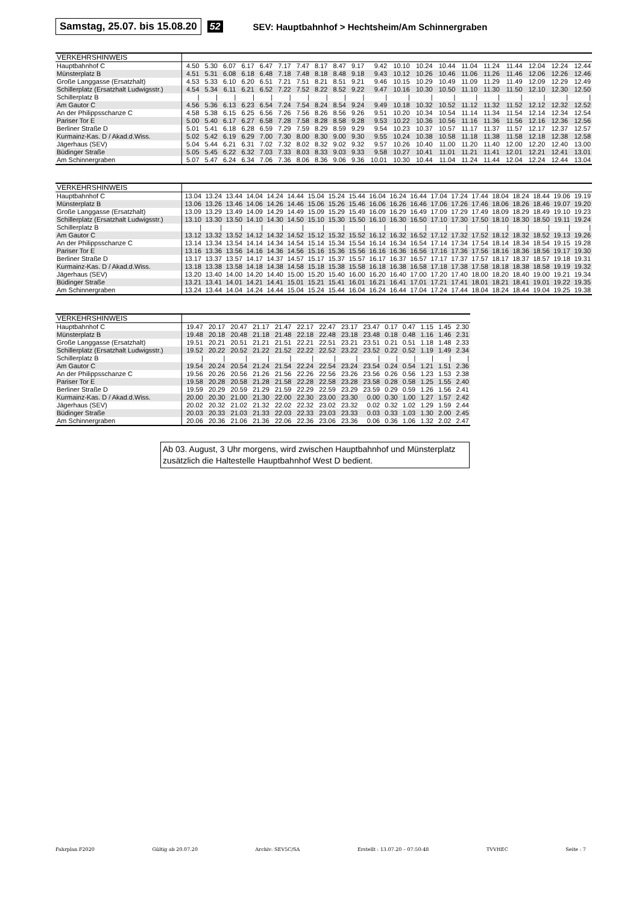Samstag, 25.07. bis 15.08.20 52 SEV: Hauptbahnhof > Hechtsheim/Am Schinnergraben
| VERKEHRSHINWEIS | | | | | | | | | | | | | | | | | | | | |
| --- | --- | --- | --- | --- | --- | --- | --- | --- | --- | --- | --- | --- | --- | --- | --- | --- | --- | --- | --- | --- |
| Hauptbahnhof C | 4.50 | 5.30 | 6.07 | 6.17 | 6.47 | 7.17 | 7.47 | 8.17 | 8.47 | 9.17 | 9.42 | 10.10 | 10.24 | 10.44 | 11.04 | 11.24 | 11.44 | 12.04 | 12.24 | 12.44 |
| Münsterplatz B | 4.51 | 5.31 | 6.08 | 6.18 | 6.48 | 7.18 | 7.48 | 8.18 | 8.48 | 9.18 | 9.43 | 10.12 | 10.26 | 10.46 | 11.06 | 11.26 | 11.46 | 12.06 | 12.26 | 12.46 |
| Große Langgasse (Ersatzhalt) | 4.53 | 5.33 | 6.10 | 6.20 | 6.51 | 7.21 | 7.51 | 8.21 | 8.51 | 9.21 | 9.46 | 10.15 | 10.29 | 10.49 | 11.09 | 11.29 | 11.49 | 12.09 | 12.29 | 12.49 |
| Schillerplatz (Ersatzhalt Ludwigsstr.) | 4.54 | 5.34 | 6.11 | 6.21 | 6.52 | 7.22 | 7.52 | 8.22 | 8.52 | 9.22 | 9.47 | 10.16 | 10.30 | 10.50 | 11.10 | 11.30 | 11.50 | 12.10 | 12.30 | 12.50 |
| Schillerplatz B | / | / | / | / | / | / | / | / | / | / | / | / | / | / | / | / | / | / | / | / |
| Am Gautor C | 4.56 | 5.36 | 6.13 | 6.23 | 6.54 | 7.24 | 7.54 | 8.24 | 8.54 | 9.24 | 9.49 | 10.18 | 10.32 | 10.52 | 11.12 | 11.32 | 11.52 | 12.12 | 12.32 | 12.52 |
| An der Philippsschanze C | 4.58 | 5.38 | 6.15 | 6.25 | 6.56 | 7.26 | 7.56 | 8.26 | 8.56 | 9.26 | 9.51 | 10.20 | 10.34 | 10.54 | 11.14 | 11.34 | 11.54 | 12.14 | 12.34 | 12.54 |
| Pariser Tor E | 5.00 | 5.40 | 6.17 | 6.27 | 6.58 | 7.28 | 7.58 | 8.28 | 8.58 | 9.28 | 9.53 | 10.22 | 10.36 | 10.56 | 11.16 | 11.36 | 11.56 | 12.16 | 12.36 | 12.56 |
| Berliner Straße D | 5.01 | 5.41 | 6.18 | 6.28 | 6.59 | 7.29 | 7.59 | 8.29 | 8.59 | 9.29 | 9.54 | 10.23 | 10.37 | 10.57 | 11.17 | 11.37 | 11.57 | 12.17 | 12.37 | 12.57 |
| Kurmainz-Kas. D / Akad.d.Wiss. | 5.02 | 5.42 | 6.19 | 6.29 | 7.00 | 7.30 | 8.00 | 8.30 | 9.00 | 9.30 | 9.55 | 10.24 | 10.38 | 10.58 | 11.18 | 11.38 | 11.58 | 12.18 | 12.38 | 12.58 |
| Jägerhaus (SEV) | 5.04 | 5.44 | 6.21 | 6.31 | 7.02 | 7.32 | 8.02 | 8.32 | 9.02 | 9.32 | 9.57 | 10.26 | 10.40 | 11.00 | 11.20 | 11.40 | 12.00 | 12.20 | 12.40 | 13.00 |
| Büdinger Straße | 5.05 | 5.45 | 6.22 | 6.32 | 7.03 | 7.33 | 8.03 | 8.33 | 9.03 | 9.33 | 9.58 | 10.27 | 10.41 | 11.01 | 11.21 | 11.41 | 12.01 | 12.21 | 12.41 | 13.01 |
| Am Schinnergraben | 5.07 | 5.47 | 6.24 | 6.34 | 7.06 | 7.36 | 8.06 | 8.36 | 9.06 | 9.36 | 10.01 | 10.30 | 10.44 | 11.04 | 11.24 | 11.44 | 12.04 | 12.24 | 12.44 | 13.04 |
| VERKEHRSHINWEIS | | | | | | | | | | | | | | | | | | | | |
| --- | --- | --- | --- | --- | --- | --- | --- | --- | --- | --- | --- | --- | --- | --- | --- | --- | --- | --- | --- | --- |
| Hauptbahnhof C | 13.04 | 13.24 | 13.44 | 14.04 | 14.24 | 14.44 | 15.04 | 15.24 | 15.44 | 16.04 | 16.24 | 16.44 | 17.04 | 17.24 | 17.44 | 18.04 | 18.24 | 18.44 | 19.06 | 19.19 |
| Münsterplatz B | 13.06 | 13.26 | 13.46 | 14.06 | 14.26 | 14.46 | 15.06 | 15.26 | 15.46 | 16.06 | 16.26 | 16.46 | 17.06 | 17.26 | 17.46 | 18.06 | 18.26 | 18.46 | 19.07 | 19.20 |
| Große Langgasse (Ersatzhalt) | 13.09 | 13.29 | 13.49 | 14.09 | 14.29 | 14.49 | 15.09 | 15.29 | 15.49 | 16.09 | 16.29 | 16.49 | 17.09 | 17.29 | 17.49 | 18.09 | 18.29 | 18.49 | 19.10 | 19.23 |
| Schillerplatz (Ersatzhalt Ludwigsstr.) | 13.10 | 13.30 | 13.50 | 14.10 | 14.30 | 14.50 | 15.10 | 15.30 | 15.50 | 16.10 | 16.30 | 16.50 | 17.10 | 17.30 | 17.50 | 18.10 | 18.30 | 18.50 | 19.11 | 19.24 |
| Schillerplatz B | / | / | / | / | / | / | / | / | / | / | / | / | / | / | / | / | / | / | / | / |
| Am Gautor C | 13.12 | 13.32 | 13.52 | 14.12 | 14.32 | 14.52 | 15.12 | 15.32 | 15.52 | 16.12 | 16.32 | 16.52 | 17.12 | 17.32 | 17.52 | 18.12 | 18.32 | 18.52 | 19.13 | 19.26 |
| An der Philippsschanze C | 13.14 | 13.34 | 13.54 | 14.14 | 14.34 | 14.54 | 15.14 | 15.34 | 15.54 | 16.14 | 16.34 | 16.54 | 17.14 | 17.34 | 17.54 | 18.14 | 18.34 | 18.54 | 19.15 | 19.28 |
| Pariser Tor E | 13.16 | 13.36 | 13.56 | 14.16 | 14.36 | 14.56 | 15.16 | 15.36 | 15.56 | 16.16 | 16.36 | 16.56 | 17.16 | 17.36 | 17.56 | 18.16 | 18.36 | 18.56 | 19.17 | 19.30 |
| Berliner Straße D | 13.17 | 13.37 | 13.57 | 14.17 | 14.37 | 14.57 | 15.17 | 15.37 | 15.57 | 16.17 | 16.37 | 16.57 | 17.17 | 17.37 | 17.57 | 18.17 | 18.37 | 18.57 | 19.18 | 19.31 |
| Kurmainz-Kas. D / Akad.d.Wiss. | 13.18 | 13.38 | 13.58 | 14.18 | 14.38 | 14.58 | 15.18 | 15.38 | 15.58 | 16.18 | 16.38 | 16.58 | 17.18 | 17.38 | 17.58 | 18.18 | 18.38 | 18.58 | 19.19 | 19.32 |
| Jägerhaus (SEV) | 13.20 | 13.40 | 14.00 | 14.20 | 14.40 | 15.00 | 15.20 | 15.40 | 16.00 | 16.20 | 16.40 | 17.00 | 17.20 | 17.40 | 18.00 | 18.20 | 18.40 | 19.00 | 19.21 | 19.34 |
| Büdinger Straße | 13.21 | 13.41 | 14.01 | 14.21 | 14.41 | 15.01 | 15.21 | 15.41 | 16.01 | 16.21 | 16.41 | 17.01 | 17.21 | 17.41 | 18.01 | 18.21 | 18.41 | 19.01 | 19.22 | 19.35 |
| Am Schinnergraben | 13.24 | 13.44 | 14.04 | 14.24 | 14.44 | 15.04 | 15.24 | 15.44 | 16.04 | 16.24 | 16.44 | 17.04 | 17.24 | 17.44 | 18.04 | 18.24 | 18.44 | 19.04 | 19.25 | 19.38 |
| VERKEHRSHINWEIS | | | | | | | | | | | | | | |
| --- | --- | --- | --- | --- | --- | --- | --- | --- | --- | --- | --- | --- | --- | --- |
| Hauptbahnhof C | 19.47 | 20.17 | 20.47 | 21.17 | 21.47 | 22.17 | 22.47 | 23.17 | 23.47 | 0.17 | 0.47 | 1.15 | 1.45 | 2.30 |
| Münsterplatz B | 19.48 | 20.18 | 20.48 | 21.18 | 21.48 | 22.18 | 22.48 | 23.18 | 23.48 | 0.18 | 0.48 | 1.16 | 1.46 | 2.31 |
| Große Langgasse (Ersatzhalt) | 19.51 | 20.21 | 20.51 | 21.21 | 21.51 | 22.21 | 22.51 | 23.21 | 23.51 | 0.21 | 0.51 | 1.18 | 1.48 | 2.33 |
| Schillerplatz (Ersatzhalt Ludwigsstr.) | 19.52 | 20.22 | 20.52 | 21.22 | 21.52 | 22.22 | 22.52 | 23.22 | 23.52 | 0.22 | 0.52 | 1.19 | 1.49 | 2.34 |
| Schillerplatz B | / | / | / | / | / | / | / | / | / | / | / | / | / | / |
| Am Gautor C | 19.54 | 20.24 | 20.54 | 21.24 | 21.54 | 22.24 | 22.54 | 23.24 | 23.54 | 0.24 | 0.54 | 1.21 | 1.51 | 2.36 |
| An der Philippsschanze C | 19.56 | 20.26 | 20.56 | 21.26 | 21.56 | 22.26 | 22.56 | 23.26 | 23.56 | 0.26 | 0.56 | 1.23 | 1.53 | 2.38 |
| Pariser Tor E | 19.58 | 20.28 | 20.58 | 21.28 | 21.58 | 22.28 | 22.58 | 23.28 | 23.58 | 0.28 | 0.58 | 1.25 | 1.55 | 2.40 |
| Berliner Straße D | 19.59 | 20.29 | 20.59 | 21.29 | 21.59 | 22.29 | 22.59 | 23.29 | 23.59 | 0.29 | 0.59 | 1.26 | 1.56 | 2.41 |
| Kurmainz-Kas. D / Akad.d.Wiss. | 20.00 | 20.30 | 21.00 | 21.30 | 22.00 | 22.30 | 23.00 | 23.30 | 0.00 | 0.30 | 1.00 | 1.27 | 1.57 | 2.42 |
| Jägerhaus (SEV) | 20.02 | 20.32 | 21.02 | 21.32 | 22.02 | 22.32 | 23.02 | 23.32 | 0.02 | 0.32 | 1.02 | 1.29 | 1.59 | 2.44 |
| Büdinger Straße | 20.03 | 20.33 | 21.03 | 21.33 | 22.03 | 22.33 | 23.03 | 23.33 | 0.03 | 0.33 | 1.03 | 1.30 | 2.00 | 2.45 |
| Am Schinnergraben | 20.06 | 20.36 | 21.06 | 21.36 | 22.06 | 22.36 | 23.06 | 23.36 | 0.06 | 0.36 | 1.06 | 1.32 | 2.02 | 2.47 |
Ab 03. August, 3 Uhr morgens, wird zwischen Hauptbahnhof und Münsterplatz zusätzlich die Haltestelle Hauptbahnhof West D bedient.
Fahrplan F2020 Gültig ab 20.07.20 Archiv: SEV5C/SA Erstellt : 13.07.20 – 07:50:48 TVVHEC Seite : 7